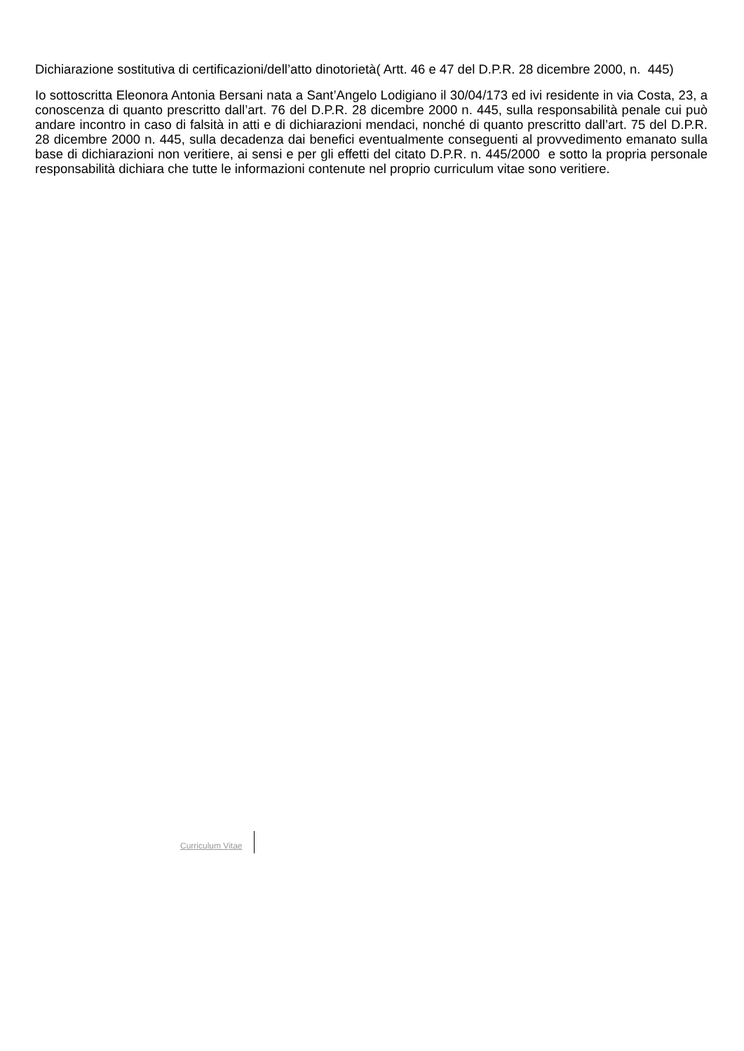Dichiarazione sostitutiva di certificazioni/dell’atto dinotorietà( Artt. 46 e 47 del D.P.R. 28 dicembre 2000, n. 445)
Io sottoscritta Eleonora Antonia Bersani nata a Sant’Angelo Lodigiano il 30/04/173 ed ivi residente in via Costa, 23, a conoscenza di quanto prescritto dall’art. 76 del D.P.R. 28 dicembre 2000 n. 445, sulla responsabilità penale cui può andare incontro in caso di falsità in atti e di dichiarazioni mendaci, nonché di quanto prescritto dall’art. 75 del D.P.R. 28 dicembre 2000 n. 445, sulla decadenza dai benefici eventualmente conseguenti al provvedimento emanato sulla base di dichiarazioni non veritiere, ai sensi e per gli effetti del citato D.P.R. n. 445/2000 e sotto la propria personale responsabilità dichiara che tutte le informazioni contenute nel proprio curriculum vitae sono veritiere.
Curriculum Vitae